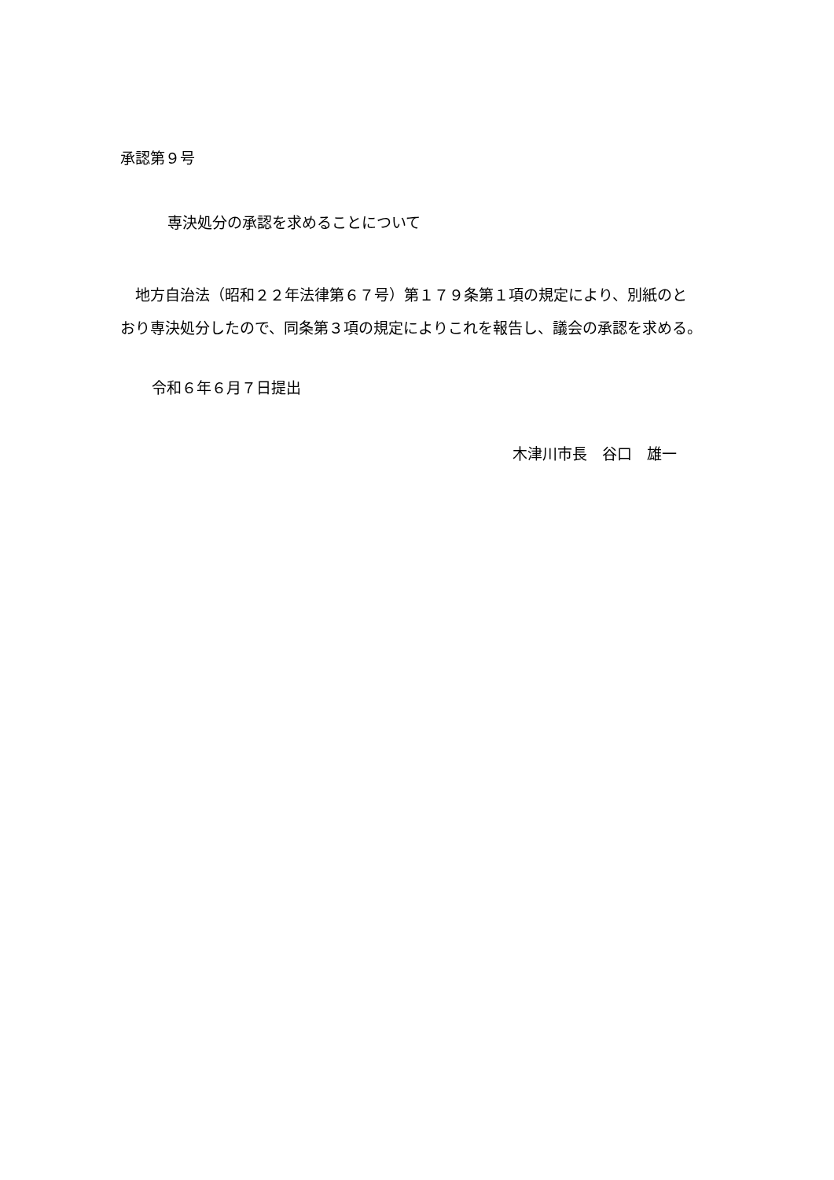承認第９号
専決処分の承認を求めることについて
　地方自治法（昭和２２年法律第６７号）第１７９条第１項の規定により、別紙のと
おり専決処分したので、同条第３項の規定によりこれを報告し、議会の承認を求める。
令和６年６月７日提出
木津川市長　谷口　雄一